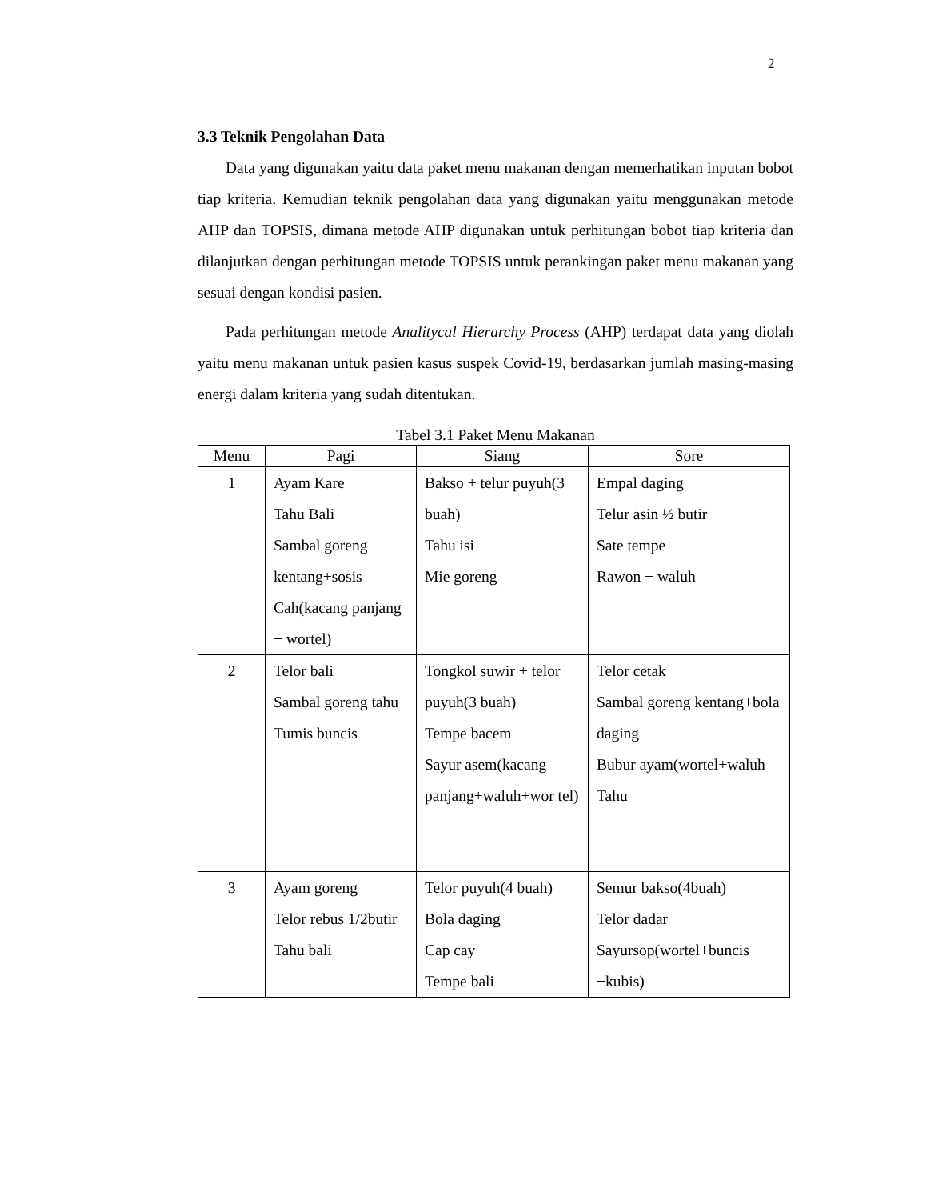2
3.3 Teknik Pengolahan Data
Data yang digunakan yaitu data paket menu makanan dengan memerhatikan inputan bobot tiap kriteria. Kemudian teknik pengolahan data yang digunakan yaitu menggunakan metode AHP dan TOPSIS, dimana metode AHP digunakan untuk perhitungan bobot tiap kriteria dan dilanjutkan dengan perhitungan metode TOPSIS untuk perankingan paket menu makanan yang sesuai dengan kondisi pasien.
Pada perhitungan metode Analitycal Hierarchy Process (AHP) terdapat data yang diolah yaitu menu makanan untuk pasien kasus suspek Covid-19, berdasarkan jumlah masing-masing energi dalam kriteria yang sudah ditentukan.
Tabel 3.1 Paket Menu Makanan
| Menu | Pagi | Siang | Sore |
| --- | --- | --- | --- |
| 1 | Ayam Kare Tahu Bali Sambal goreng kentang+sosis Cah(kacang panjang + wortel) | Bakso + telur puyuh(3 buah) Tahu isi Mie goreng | Empal daging Telur asin ½ butir Sate tempe Rawon + waluh |
| 2 | Telor bali Sambal goreng tahu Tumis buncis | Tongkol suwir + telor puyuh(3 buah) Tempe bacem Sayur asem(kacang panjang+waluh+wor tel) | Telor cetak Sambal goreng kentang+bola daging Bubur ayam(wortel+waluh Tahu |
| 3 | Ayam goreng Telor rebus 1/2butir Tahu bali | Telor puyuh(4 buah) Bola daging Cap cay Tempe bali | Semur bakso(4buah) Telor dadar Sayursop(wortel+buncis +kubis) |